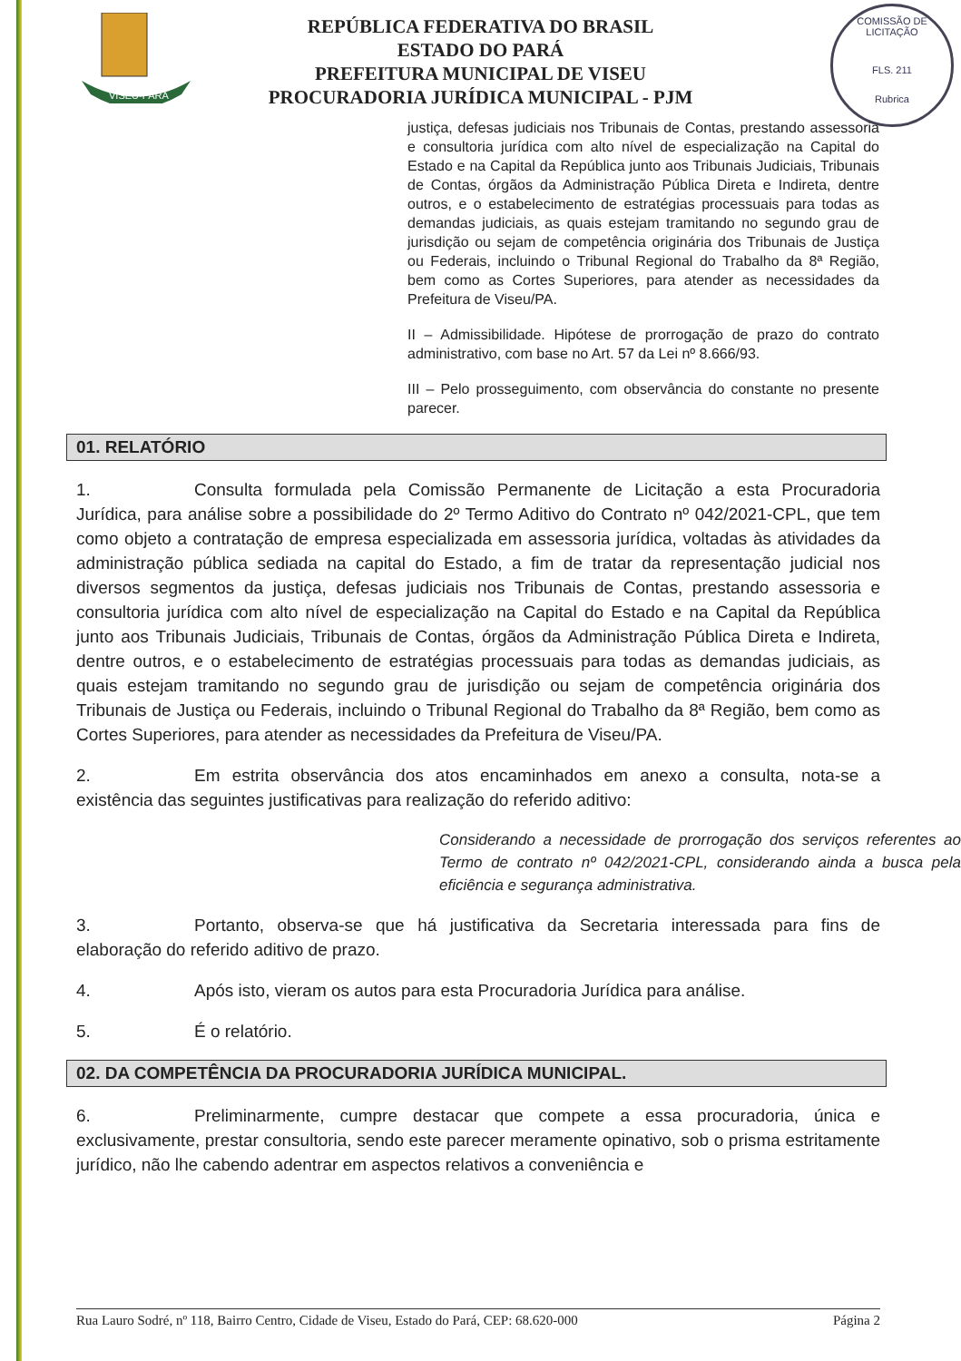VISEU-PARÁ
COMISSÃO DE LICITAÇÃO
FLS. 211
Rubrica
REPÚBLICA FEDERATIVA DO BRASIL
ESTADO DO PARÁ
PREFEITURA MUNICIPAL DE VISEU
PROCURADORIA JURÍDICA MUNICIPAL - PJM
justiça, defesas judiciais nos Tribunais de Contas, prestando assessoria e consultoria jurídica com alto nível de especialização na Capital do Estado e na Capital da República junto aos Tribunais Judiciais, Tribunais de Contas, órgãos da Administração Pública Direta e Indireta, dentre outros, e o estabelecimento de estratégias processuais para todas as demandas judiciais, as quais estejam tramitando no segundo grau de jurisdição ou sejam de competência originária dos Tribunais de Justiça ou Federais, incluindo o Tribunal Regional do Trabalho da 8ª Região, bem como as Cortes Superiores, para atender as necessidades da Prefeitura de Viseu/PA.
II – Admissibilidade. Hipótese de prorrogação de prazo do contrato administrativo, com base no Art. 57 da Lei nº 8.666/93.
III – Pelo prosseguimento, com observância do constante no presente parecer.
01. RELATÓRIO
1. Consulta formulada pela Comissão Permanente de Licitação a esta Procuradoria Jurídica, para análise sobre a possibilidade do 2º Termo Aditivo do Contrato nº 042/2021-CPL, que tem como objeto a contratação de empresa especializada em assessoria jurídica, voltadas às atividades da administração pública sediada na capital do Estado, a fim de tratar da representação judicial nos diversos segmentos da justiça, defesas judiciais nos Tribunais de Contas, prestando assessoria e consultoria jurídica com alto nível de especialização na Capital do Estado e na Capital da República junto aos Tribunais Judiciais, Tribunais de Contas, órgãos da Administração Pública Direta e Indireta, dentre outros, e o estabelecimento de estratégias processuais para todas as demandas judiciais, as quais estejam tramitando no segundo grau de jurisdição ou sejam de competência originária dos Tribunais de Justiça ou Federais, incluindo o Tribunal Regional do Trabalho da 8ª Região, bem como as Cortes Superiores, para atender as necessidades da Prefeitura de Viseu/PA.
2. Em estrita observância dos atos encaminhados em anexo a consulta, nota-se a existência das seguintes justificativas para realização do referido aditivo:
Considerando a necessidade de prorrogação dos serviços referentes ao Termo de contrato nº 042/2021-CPL, considerando ainda a busca pela eficiência e segurança administrativa.
3. Portanto, observa-se que há justificativa da Secretaria interessada para fins de elaboração do referido aditivo de prazo.
4. Após isto, vieram os autos para esta Procuradoria Jurídica para análise.
5. É o relatório.
02. DA COMPETÊNCIA DA PROCURADORIA JURÍDICA MUNICIPAL.
6. Preliminarmente, cumpre destacar que compete a essa procuradoria, única e exclusivamente, prestar consultoria, sendo este parecer meramente opinativo, sob o prisma estritamente jurídico, não lhe cabendo adentrar em aspectos relativos a conveniência e
Rua Lauro Sodré, nº 118, Bairro Centro, Cidade de Viseu, Estado do Pará, CEP: 68.620-000 Página 2